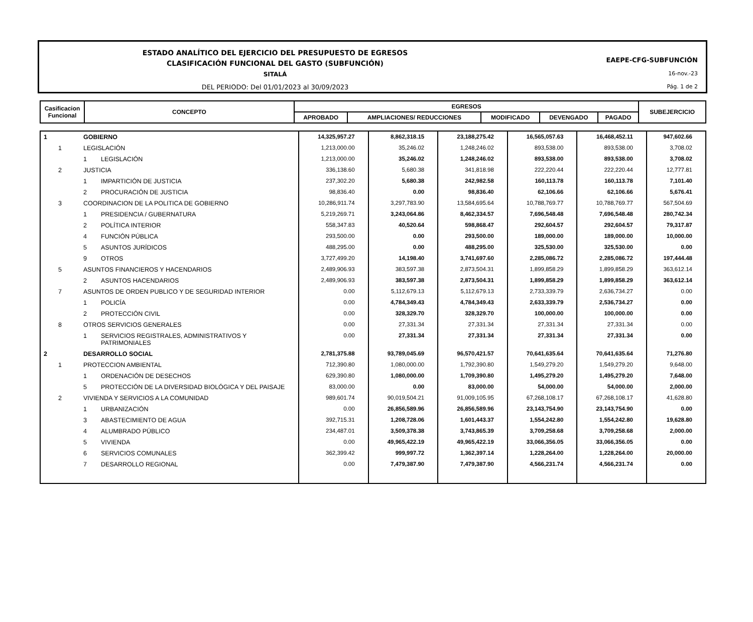ESTADO ANALÍTICO DEL EJERCICIO DEL PRESUPUESTO DE EGRESOS
CLASIFICACIÓN FUNCIONAL DEL GASTO (SUBFUNCIÓN)
SITALÁ
DEL PERIODO: Del 01/01/2023 al 30/09/2023
EAEPE-CFG-SUBFUNCIÓN
16-nov.-23
Pág. 1 de 2
| Casificacion Funcional | CONCEPTO | EGRESOS | | | | | SUBEJERCICIO |
| | | APROBADO | AMPLIACIONES/ REDUCCIONES | MODIFICADO | DEVENGADO | PAGADO | |
| 1 | | GOBIERNO | | 14,325,957.27 | 8,862,318.15 | 23,188,275.42 | 16,565,057.63 | 16,468,452.11 | 947,602.66 |
| | 1 | LEGISLACIÓN | | 1,213,000.00 | 35,246.02 | 1,248,246.02 | 893,538.00 | 893,538.00 | 3,708.02 |
| | | 1 | LEGISLACIÓN | 1,213,000.00 | 35,246.02 | 1,248,246.02 | 893,538.00 | 893,538.00 | 3,708.02 |
| | 2 | JUSTICIA | | 336,138.60 | 5,680.38 | 341,818.98 | 222,220.44 | 222,220.44 | 12,777.81 |
| | | 1 | IMPARTICIÓN DE JUSTICIA | 237,302.20 | 5,680.38 | 242,982.58 | 160,113.78 | 160,113.78 | 7,101.40 |
| | | 2 | PROCURACIÓN DE JUSTICIA | 98,836.40 | 0.00 | 98,836.40 | 62,106.66 | 62,106.66 | 5,676.41 |
| | 3 | COORDINACION DE LA POLITICA DE GOBIERNO | | 10,286,911.74 | 3,297,783.90 | 13,584,695.64 | 10,788,769.77 | 10,788,769.77 | 567,504.69 |
| | | 1 | PRESIDENCIA / GUBERNATURA | 5,219,269.71 | 3,243,064.86 | 8,462,334.57 | 7,696,548.48 | 7,696,548.48 | 280,742.34 |
| | | 2 | POLÍTICA INTERIOR | 558,347.83 | 40,520.64 | 598,868.47 | 292,604.57 | 292,604.57 | 79,317.87 |
| | | 4 | FUNCIÓN PÚBLICA | 293,500.00 | 0.00 | 293,500.00 | 189,000.00 | 189,000.00 | 10,000.00 |
| | | 5 | ASUNTOS JURÍDICOS | 488,295.00 | 0.00 | 488,295.00 | 325,530.00 | 325,530.00 | 0.00 |
| | | 9 | OTROS | 3,727,499.20 | 14,198.40 | 3,741,697.60 | 2,285,086.72 | 2,285,086.72 | 197,444.48 |
| | 5 | ASUNTOS FINANCIEROS Y HACENDARIOS | | 2,489,906.93 | 383,597.38 | 2,873,504.31 | 1,899,858.29 | 1,899,858.29 | 363,612.14 |
| | | 2 | ASUNTOS HACENDARIOS | 2,489,906.93 | 383,597.38 | 2,873,504.31 | 1,899,858.29 | 1,899,858.29 | 363,612.14 |
| | 7 | ASUNTOS DE ORDEN PUBLICO Y DE SEGURIDAD INTERIOR | | 0.00 | 5,112,679.13 | 5,112,679.13 | 2,733,339.79 | 2,636,734.27 | 0.00 |
| | | 1 | POLICÍA | 0.00 | 4,784,349.43 | 4,784,349.43 | 2,633,339.79 | 2,536,734.27 | 0.00 |
| | | 2 | PROTECCIÓN CIVIL | 0.00 | 328,329.70 | 328,329.70 | 100,000.00 | 100,000.00 | 0.00 |
| | 8 | OTROS SERVICIOS GENERALES | | 0.00 | 27,331.34 | 27,331.34 | 27,331.34 | 27,331.34 | 0.00 |
| | | 1 | SERVICIOS REGISTRALES, ADMINISTRATIVOS Y PATRIMONIALES | 0.00 | 27,331.34 | 27,331.34 | 27,331.34 | 27,331.34 | 0.00 |
| 2 | | DESARROLLO SOCIAL | | 2,781,375.88 | 93,789,045.69 | 96,570,421.57 | 70,641,635.64 | 70,641,635.64 | 71,276.80 |
| | 1 | PROTECCION AMBIENTAL | | 712,390.80 | 1,080,000.00 | 1,792,390.80 | 1,549,279.20 | 1,549,279.20 | 9,648.00 |
| | | 1 | ORDENACIÓN DE DESECHOS | 629,390.80 | 1,080,000.00 | 1,709,390.80 | 1,495,279.20 | 1,495,279.20 | 7,648.00 |
| | | 5 | PROTECCIÓN DE LA DIVERSIDAD BIOLÓGICA Y DEL PAISAJE | 83,000.00 | 0.00 | 83,000.00 | 54,000.00 | 54,000.00 | 2,000.00 |
| | 2 | VIVIENDA Y SERVICIOS A LA COMUNIDAD | | 989,601.74 | 90,019,504.21 | 91,009,105.95 | 67,268,108.17 | 67,268,108.17 | 41,628.80 |
| | | 1 | URBANIZACIÓN | 0.00 | 26,856,589.96 | 26,856,589.96 | 23,143,754.90 | 23,143,754.90 | 0.00 |
| | | 3 | ABASTECIMIENTO DE AGUA | 392,715.31 | 1,208,728.06 | 1,601,443.37 | 1,554,242.80 | 1,554,242.80 | 19,628.80 |
| | | 4 | ALUMBRADO PÚBLICO | 234,487.01 | 3,509,378.38 | 3,743,865.39 | 3,709,258.68 | 3,709,258.68 | 2,000.00 |
| | | 5 | VIVIENDA | 0.00 | 49,965,422.19 | 49,965,422.19 | 33,066,356.05 | 33,066,356.05 | 0.00 |
| | | 6 | SERVICIOS COMUNALES | 362,399.42 | 999,997.72 | 1,362,397.14 | 1,228,264.00 | 1,228,264.00 | 20,000.00 |
| | | 7 | DESARROLLO REGIONAL | 0.00 | 7,479,387.90 | 7,479,387.90 | 4,566,231.74 | 4,566,231.74 | 0.00 |